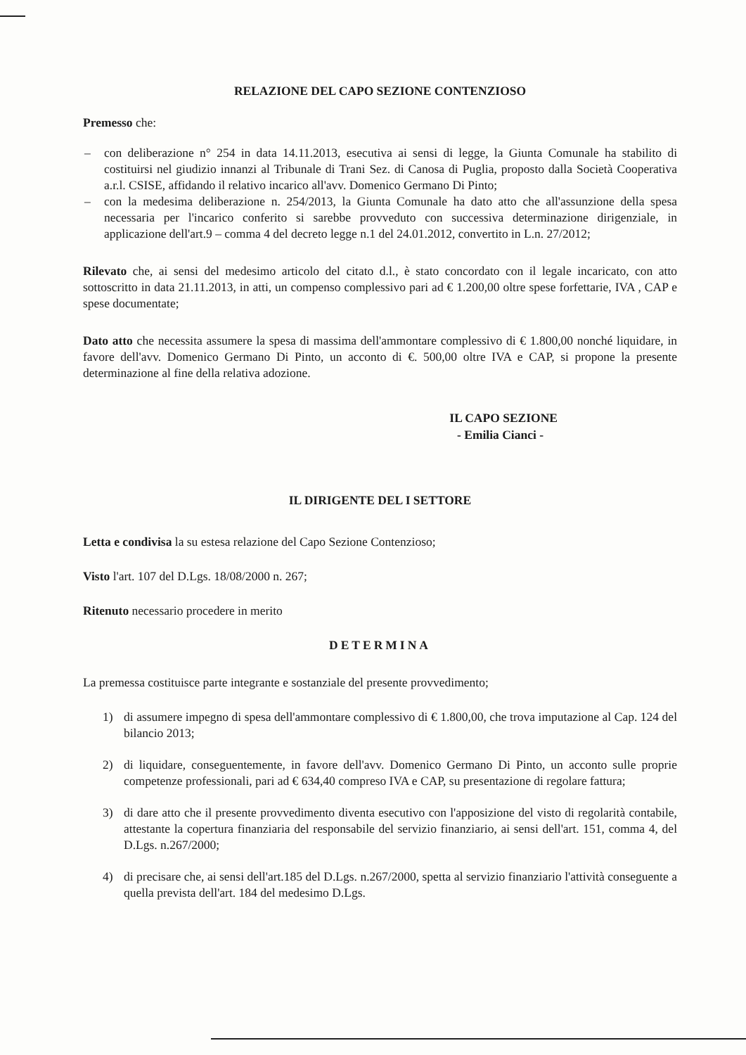RELAZIONE DEL CAPO SEZIONE CONTENZIOSO
Premesso che:
– con deliberazione n° 254 in data 14.11.2013, esecutiva ai sensi di legge, la Giunta Comunale ha stabilito di costituirsi nel giudizio innanzi al Tribunale di Trani Sez. di Canosa di Puglia, proposto dalla Società Cooperativa a.r.l. CSISE, affidando il relativo incarico all'avv. Domenico Germano Di Pinto;
– con la medesima deliberazione n. 254/2013, la Giunta Comunale ha dato atto che all'assunzione della spesa necessaria per l'incarico conferito si sarebbe provveduto con successiva determinazione dirigenziale, in applicazione dell'art.9 – comma 4 del decreto legge n.1 del 24.01.2012, convertito in L.n. 27/2012;
Rilevato che, ai sensi del medesimo articolo del citato d.l., è stato concordato con il legale incaricato, con atto sottoscritto in data 21.11.2013, in atti, un compenso complessivo pari ad € 1.200,00 oltre spese forfettarie, IVA , CAP e spese documentate;
Dato atto che necessita assumere la spesa di massima dell'ammontare complessivo di € 1.800,00 nonché liquidare, in favore dell'avv. Domenico Germano Di Pinto, un acconto di €. 500,00 oltre IVA e CAP, si propone la presente determinazione al fine della relativa adozione.
IL CAPO SEZIONE
- Emilia Cianci -
IL DIRIGENTE DEL I SETTORE
Letta e condivisa la su estesa relazione del Capo Sezione Contenzioso;
Visto l'art. 107 del D.Lgs. 18/08/2000 n. 267;
Ritenuto necessario procedere in merito
DETERMINA
La premessa costituisce parte integrante e sostanziale del presente provvedimento;
1) di assumere impegno di spesa dell'ammontare complessivo di € 1.800,00, che trova imputazione al Cap. 124 del bilancio 2013;
2) di liquidare, conseguentemente, in favore dell'avv. Domenico Germano Di Pinto, un acconto sulle proprie competenze professionali, pari ad € 634,40 compreso IVA e CAP, su presentazione di regolare fattura;
3) di dare atto che il presente provvedimento diventa esecutivo con l'apposizione del visto di regolarità contabile, attestante la copertura finanziaria del responsabile del servizio finanziario, ai sensi dell'art. 151, comma 4, del D.Lgs. n.267/2000;
4) di precisare che, ai sensi dell'art.185 del D.Lgs. n.267/2000, spetta al servizio finanziario l'attività conseguente a quella prevista dell'art. 184 del medesimo D.Lgs.